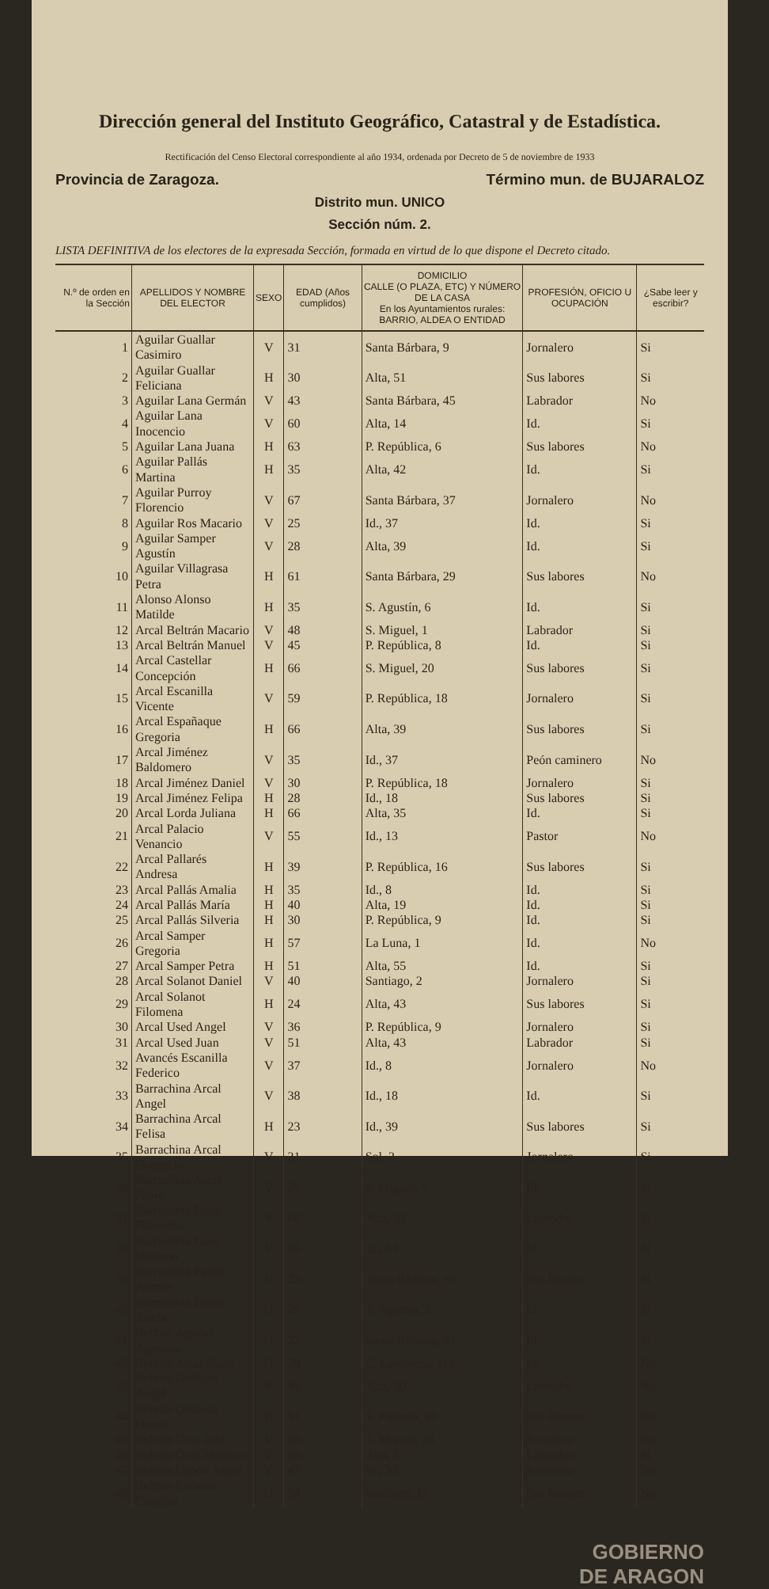Dirección general del Instituto Geográfico, Catastral y de Estadística.
Rectificación del Censo Electoral correspondiente al año 1934, ordenada por Decreto de 5 de noviembre de 1933
Provincia de Zaragoza. Término mun. de BUJARALOZ
Distrito mun. UNICO
Sección núm. 2.
LISTA DEFINITIVA de los electores de la expresada Sección, formada en virtud de lo que dispone el Decreto citado.
| N.º de orden en la Sección | APELLIDOS Y NOMBRE DEL ELECTOR | SEXO | EDAD (Años cumplidos) | DOMICILIO CALLE (O PLAZA, ETC) Y NÚMERO DE LA CASA En los Ayuntamientos rurales: BARRIO, ALDEA O ENTIDAD | PROFESIÓN, OFICIO U OCUPACIÓN | ¿Sabe leer y escribir? |
| --- | --- | --- | --- | --- | --- | --- |
| 1 | Aguilar Guallar Casimiro | V | 31 | Santa Bárbara, 9 | Jornalero | Si |
| 2 | Aguilar Guallar Feliciana | H | 30 | Alta, 51 | Sus labores | Si |
| 3 | Aguilar Lana Germán | V | 43 | Santa Bárbara, 45 | Labrador | No |
| 4 | Aguilar Lana Inocencio | V | 60 | Alta, 14 | Id. | Si |
| 5 | Aguilar Lana Juana | H | 63 | P. República, 6 | Sus labores | No |
| 6 | Aguilar Pallás Martina | H | 35 | Alta, 42 | Id. | Si |
| 7 | Aguilar Purroy Florencio | V | 67 | Santa Bárbara, 37 | Jornalero | No |
| 8 | Aguilar Ros Macario | V | 25 | Id., 37 | Id. | Si |
| 9 | Aguilar Samper Agustín | V | 28 | Alta, 39 | Id. | Si |
| 10 | Aguilar Villagrasa Petra | H | 61 | Santa Bárbara, 29 | Sus labores | No |
| 11 | Alonso Alonso Matilde | H | 35 | S. Agustín, 6 | Id. | Si |
| 12 | Arcal Beltrán Macario | V | 48 | S. Miguel, 1 | Labrador | Si |
| 13 | Arcal Beltrán Manuel | V | 45 | P. República, 8 | Id. | Si |
| 14 | Arcal Castellar Concepción | H | 66 | S. Miguel, 20 | Sus labores | Si |
| 15 | Arcal Escanilla Vicente | V | 59 | P. República, 18 | Jornalero | Si |
| 16 | Arcal Españaque Gregoria | H | 66 | Alta, 39 | Sus labores | Si |
| 17 | Arcal Jiménez Baldomero | V | 35 | Id., 37 | Peón caminero | No |
| 18 | Arcal Jiménez Daniel | V | 30 | P. República, 18 | Jornalero | Si |
| 19 | Arcal Jiménez Felipa | H | 28 | Id., 18 | Sus labores | Si |
| 20 | Arcal Lorda Juliana | H | 66 | Alta, 35 | Id. | Si |
| 21 | Arcal Palacio Venancio | V | 55 | Id., 13 | Pastor | No |
| 22 | Arcal Pallarés Andresa | H | 39 | P. República, 16 | Sus labores | Si |
| 23 | Arcal Pallás Amalia | H | 35 | Id., 8 | Id. | Si |
| 24 | Arcal Pallás María | H | 40 | Alta, 19 | Id. | Si |
| 25 | Arcal Pallás Silveria | H | 30 | P. República, 9 | Id. | Si |
| 26 | Arcal Samper Gregoria | H | 57 | La Luna, 1 | Id. | No |
| 27 | Arcal Samper Petra | H | 51 | Alta, 55 | Id. | Si |
| 28 | Arcal Solanot Daniel | V | 40 | Santiago, 2 | Jornalero | Si |
| 29 | Arcal Solanot Filomena | H | 24 | Alta, 43 | Sus labores | Si |
| 30 | Arcal Used Angel | V | 36 | P. República, 9 | Jornalero | Si |
| 31 | Arcal Used Juan | V | 51 | Alta, 43 | Labrador | Si |
| 32 | Avancés Escanilla Federico | V | 37 | Id., 8 | Jornalero | No |
| 33 | Barrachina Arcal Angel | V | 38 | Id., 18 | Id. | Si |
| 34 | Barrachina Arcal Felisa | H | 23 | Id., 39 | Sus labores | Si |
| 35 | Barrachina Arcal Florencio | V | 31 | Sol, 3 | Jornalero | Si |
| 36 | Barrachina Arcal Pablo | V | 35 | S. Miguel, 5 | Id. | Si |
| 37 | Barrachina Luna Florencio | V | 66 | Alta, 39 | Labrador | Si |
| 38 | Barrachina Luna Mariano | V | 65 | Id., 31 | Id. | Si |
| 39 | Barrachina Pallás Aurora | H | 23 | Santa Bárbara, 33 | Sus labores | Si |
| 40 | Barrachina Pallás Josefa | H | 25 | S. Agustín, 2 | Id. | Si |
| 41 | Beltrán Aguilar Agustina | H | 32 | Santa Bárbara, 43 | Id. | Si |
| 42 | Beltrán Arcal Blasa | H | 39 | C. Caminero, 110 | Id. | No |
| 43 | Beltrán Grañena Angel | V | 49 | Alta, 30 | Labrador | No |
| 44 | Beltrán Grañena Orosia | H | 51 | S. Agustín, 20 | Sus labores | No |
| 45 | Beltrán Gros José | V | 38 | S. Miguel, 30 | Jornalero | No |
| 46 | Beltrán Gros Mariano | V | 49 | Alta, 5 | Labrador | Si |
| 47 | Beltrán Lupón Angel | V | 47 | Id., 33 | Jornalero | No |
| 48 | Beltrán Pallarés Carolina | H | 54 | Santiago, 12 | Sus labores | No |
GOBIERNO
DE ARAGON